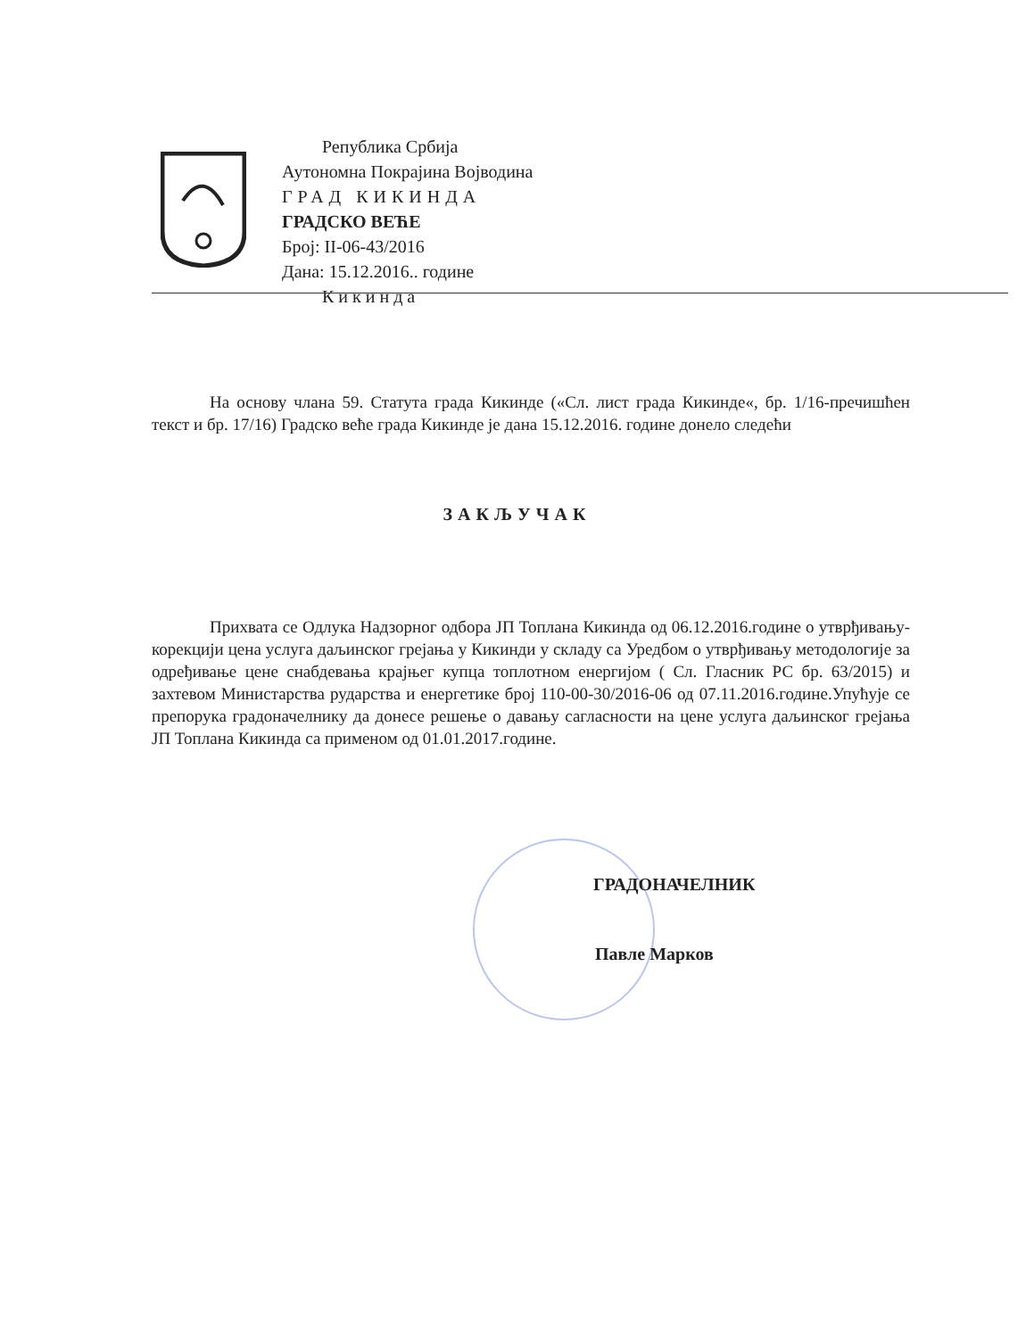Република Србија
Аутономна Покрајина Војводина
ГРАД КИКИНДА
ГРАДСКО ВЕЋЕ
Број: II-06-43/2016
Дана: 15.12.2016.. године
Кикинда
На основу члана 59. Статута града Кикинде («Сл. лист града Кикинде«, бр. 1/16-пречишћен текст и бр. 17/16) Градско веће града Кикинде је дана 15.12.2016. године донело следећи
ЗАКЉУЧАК
Прихвата се Одлука Надзорног одбора ЈП Топлана Кикинда од 06.12.2016.године о утврђивању-корекцији цена услуга даљинског грејања у Кикинди у складу са Уредбом о утврђивању методологије за одређивање цене снабдевања крајњег купца топлотном енергијом ( Сл. Гласник РС бр. 63/2015) и захтевом Министарства рударства и енергетике број 110-00-30/2016-06 од 07.11.2016.године.Упућује се препорука градоначелнику да донесе решење о давању сагласности на цене услуга даљинског грејања ЈП Топлана Кикинда са применом од 01.01.2017.године.
ГРАДОНАЧЕЛНИК
Павле Марков